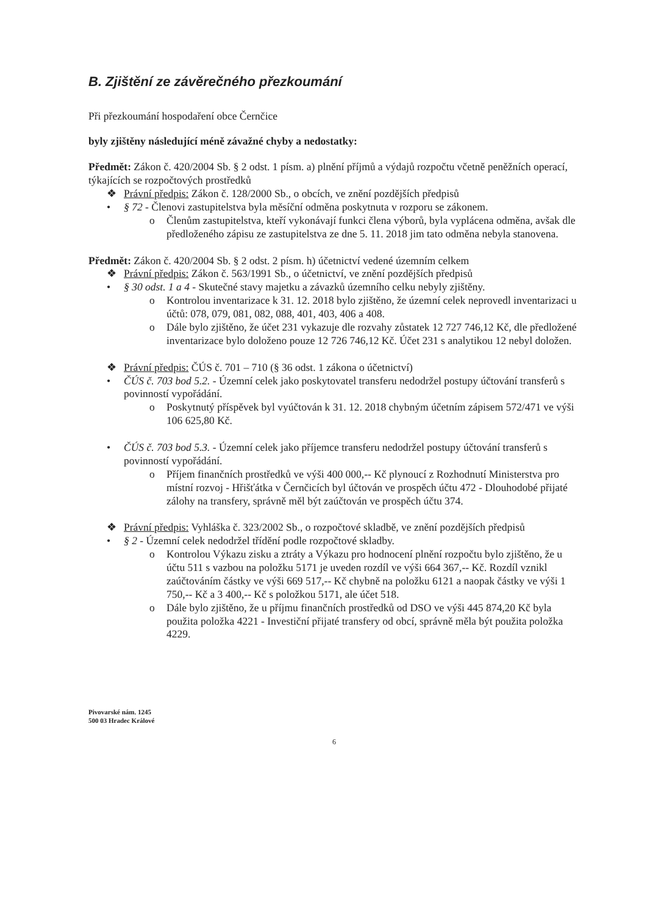B. Zjištění ze závěrečného přezkoumání
Při přezkoumání hospodaření obce Černčice
byly zjištěny následující méně závažné chyby a nedostatky:
Předmět: Zákon č. 420/2004 Sb. § 2 odst. 1 písm. a) plnění příjmů a výdajů rozpočtu včetně peněžních operací, týkajících se rozpočtových prostředků
❖ Právní předpis: Zákon č. 128/2000 Sb., o obcích, ve znění pozdějších předpisů
• § 72 - Členovi zastupitelstva byla měsíční odměna poskytnuta v rozporu se zákonem.
o Členům zastupitelstva, kteří vykonávají funkci člena výborů, byla vyplácena odměna, avšak dle předloženého zápisu ze zastupitelstva ze dne 5. 11. 2018 jim tato odměna nebyla stanovena.
Předmět: Zákon č. 420/2004 Sb. § 2 odst. 2 písm. h) účetnictví vedené územním celkem
❖ Právní předpis: Zákon č. 563/1991 Sb., o účetnictví, ve znění pozdějších předpisů
• § 30 odst. 1 a 4 - Skutečné stavy majetku a závazků územního celku nebyly zjištěny.
o Kontrolou inventarizace k 31. 12. 2018 bylo zjištěno, že územní celek neprovedl inventarizaci u účtů: 078, 079, 081, 082, 088, 401, 403, 406 a 408.
o Dále bylo zjištěno, že účet 231 vykazuje dle rozvahy zůstatek 12 727 746,12 Kč, dle předložené inventarizace bylo doloženo pouze 12 726 746,12 Kč. Účet 231 s analytikou 12 nebyl doložen.
❖ Právní předpis: ČÚS č. 701 – 710 (§ 36 odst. 1 zákona o účetnictví)
• ČÚS č. 703 bod 5.2. - Územní celek jako poskytovatel transferu nedodržel postupy účtování transferů s povinností vypořádání.
o Poskytnutý příspěvek byl vyúčtován k 31. 12. 2018 chybným účetním zápisem 572/471 ve výši 106 625,80 Kč.
• ČÚS č. 703 bod 5.3. - Územní celek jako příjemce transferu nedodržel postupy účtování transferů s povinností vypořádání.
o Příjem finančních prostředků ve výši 400 000,-- Kč plynoucí z Rozhodnutí Ministerstva pro místní rozvoj - Hřišťátka v Černčicích byl účtován ve prospěch účtu 472 - Dlouhodobé přijaté zálohy na transfery, správně měl být zaúčtován ve prospěch účtu 374.
❖ Právní předpis: Vyhláška č. 323/2002 Sb., o rozpočtové skladbě, ve znění pozdějších předpisů
• § 2 - Územní celek nedodržel třídění podle rozpočtové skladby.
o Kontrolou Výkazu zisku a ztráty a Výkazu pro hodnocení plnění rozpočtu bylo zjištěno, že u účtu 511 s vazbou na položku 5171 je uveden rozdíl ve výši 664 367,-- Kč. Rozdíl vznikl zaúčtováním částky ve výši 669 517,-- Kč chybně na položku 6121 a naopak částky ve výši 1 750,-- Kč a 3 400,-- Kč s položkou 5171, ale účet 518.
o Dále bylo zjištěno, že u příjmu finančních prostředků od DSO ve výši 445 874,20 Kč byla použita položka 4221 - Investiční přijaté transfery od obcí, správně měla být použita položka 4229.
Pivovarské nám. 1245
500 03 Hradec Králové
6